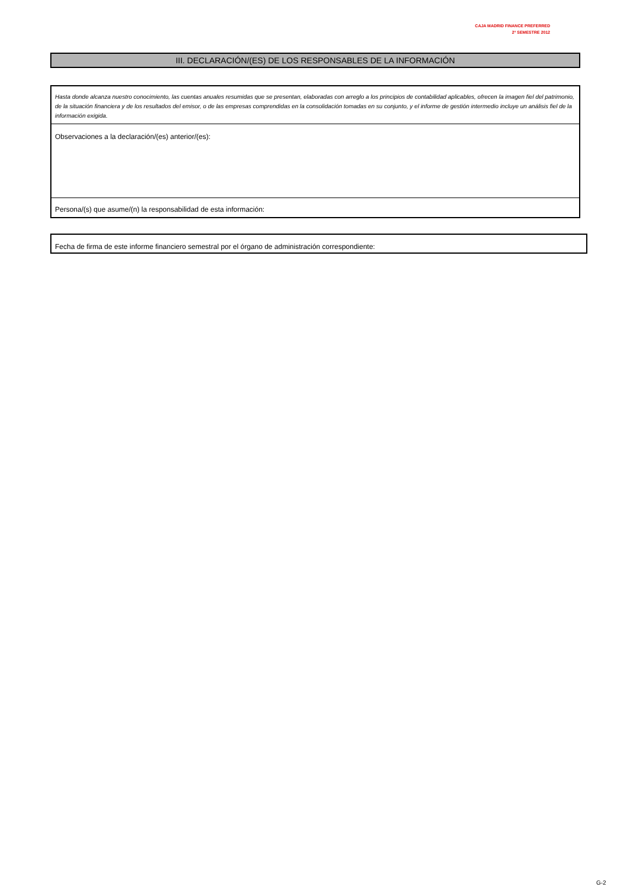CAJA MADRID FINANCE PREFERRED
2º SEMESTRE 2012
III. DECLARACIÓN/(ES) DE LOS RESPONSABLES DE LA INFORMACIÓN
Hasta donde alcanza nuestro conocimiento, las cuentas anuales resumidas que se presentan, elaboradas con arreglo a los principios de contabilidad aplicables, ofrecen la imagen fiel del patrimonio, de la situación financiera y de los resultados del emisor, o de las empresas comprendidas en la consolidación tomadas en su conjunto, y el informe de gestión intermedio incluye un análisis fiel de la información exigida.
Observaciones a la declaración/(es) anterior/(es):
Persona/(s) que asume/(n) la responsabilidad de esta información:
Fecha de firma de este informe financiero semestral por el órgano de administración correspondiente:
G-2